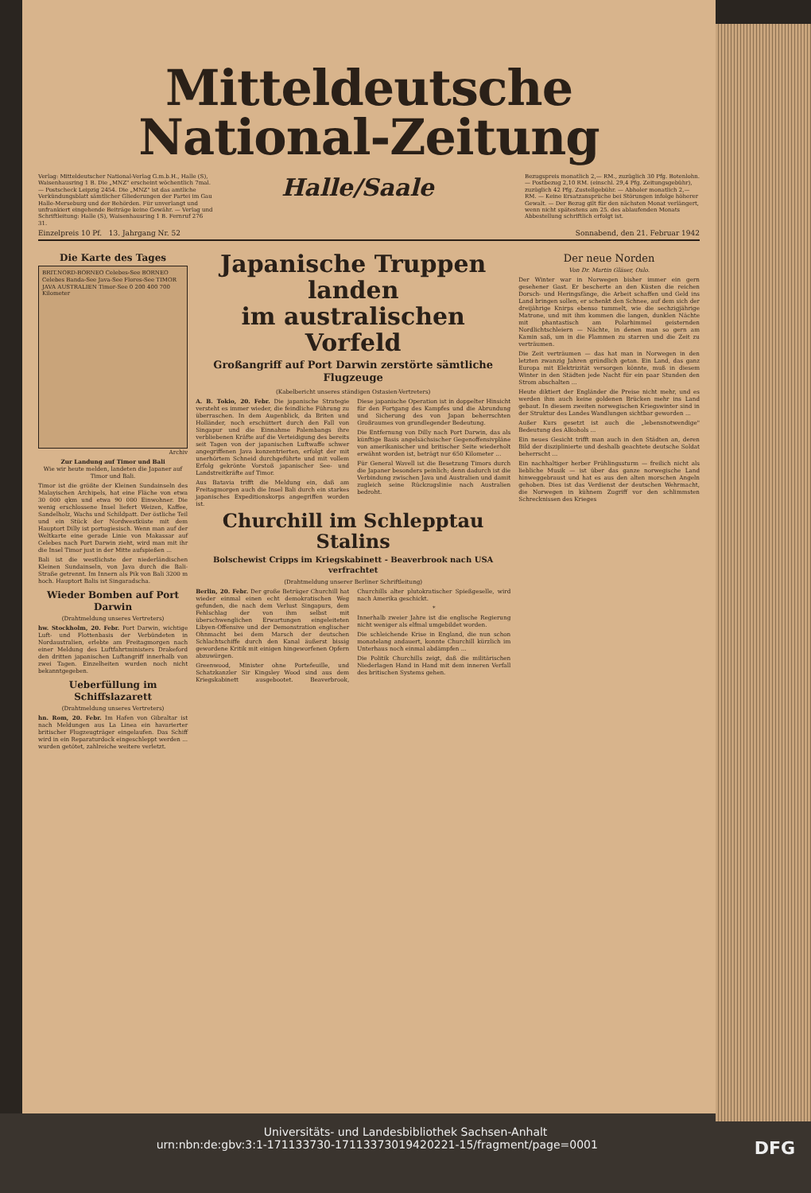Mitteldeutsche
National-Zeitung
Verlag: Mitteldeutscher National-Verlag G.m.b.H., Halle (S), Waisenhausring 1 B. Die „MNZ" erscheint wöchentlich 7mal. — Postscheck Leipzig 2454. Die „MNZ" ist das amtliche Verkündungsblatt sämtlicher Gliederungen der Partei im Gau Halle-Merseburg und der Behörden. Für unverlangt und unfrankiert eingehende Beiträge keine Gewähr. — Verlag und Schriftleitung: Halle (S), Waisenhausring 1 B. Fernruf 276 31.
Halle/Saale
Bezugspreis monatlich 2,— RM., zuzüglich 30 Pfg. Botenlohn. — Postbezug 2,10 RM. (einschl. 29,4 Pfg. Zeitungsgebühr), zuzüglich 42 Pfg. Zustellgebühr. — Abholer monatlich 2,— RM. — Keine Ersatzansprüche bei Störungen infolge höherer Gewalt. — Der Bezug gilt für den nächsten Monat verlängert, wenn nicht spätestens am 25. des ablaufenden Monats Abbestellung schriftlich erfolgt ist.
Einzelpreis 10 Pf. 13. Jahrgang Nr. 52 Sonnabend, den 21. Februar 1942
Die Karte des Tages
BRIT.NORD-BORNEO Celebes-See BORNEO Celebes Banda-See Java-See Flores-See TIMOR JAVA AUSTRALIEN Timor-See 0 200 400 700 Kilometer
Archiv
Zur Landung auf Timor und Bali
Wie wir heute melden, landeten die Japaner auf Timor und Bali.
Timor ist die größte der Kleinen Sundainseln des Malayischen Archipels, hat eine Fläche von etwa 30 000 qkm und etwa 90 000 Einwohner. Die wenig erschlossene Insel liefert Weizen, Kaffee, Sandelholz, Wachs und Schildpatt. Der östliche Teil und ein Stück der Nordwestküste mit dem Hauptort Dilly ist portugiesisch. Wenn man auf der Weltkarte eine gerade Linie von Makassar auf Celebes nach Port Darwin zieht, wird man mit ihr die Insel Timor just in der Mitte aufspießen ...
Bali ist die westlichste der niederländischen Kleinen Sundainseln, von Java durch die Bali-Straße getrennt. Im Innern als Pik von Bali 3200 m hoch. Hauptort Balis ist Singaradscha.
Wieder Bomben auf Port Darwin
(Drahtmeldung unseres Vertreters)
hw. Stockholm, 20. Febr. Port Darwin, wichtige Luft- und Flottenbasis der Verbündeten in Nordaustralien, erlebte am Freitagmorgen nach einer Meldung des Luftfahrtministers Drakeford den dritten japanischen Luftangriff innerhalb von zwei Tagen. Einzelheiten wurden noch nicht bekanntgegeben.
Ueberfüllung im Schiffslazarett
(Drahtmeldung unseres Vertreters)
hn. Rom, 20. Febr. Im Hafen von Gibraltar ist nach Meldungen aus La Linea ein havarierter britischer Flugzeugträger eingelaufen. Das Schiff wird in ein Reparaturdock eingeschleppt werden ... wurden getötet, zahlreiche weitere verletzt.
Japanische Truppen landen
im australischen Vorfeld
Großangriff auf Port Darwin zerstörte sämtliche Flugzeuge
(Kabelbericht unseres ständigen Ostasien-Vertreters)
A. B. Tokio, 20. Febr. Die japanische Strategie versteht es immer wieder, die feindliche Führung zu überraschen. In dem Augenblick, da Briten und Holländer, noch erschüttert durch den Fall von Singapur und die Einnahme Palembangs ihre verbliebenen Kräfte auf die Verteidigung des bereits seit Tagen von der japanischen Luftwaffe schwer angegriffenen Java konzentrierten, erfolgt der mit unerhörtem Schneid durchgeführte und mit vollem Erfolg gekrönte Vorstoß japanischer See- und Landstreitkräfte auf Timor.
Aus Batavia trifft die Meldung ein, daß am Freitagmorgen auch die Insel Bali durch ein starkes japanisches Expeditionskorps angegriffen worden ist.
Diese japanische Operation ist in doppelter Hinsicht für den Fortgang des Kampfes und die Abrundung und Sicherung des von Japan beherrschten Großraumes von grundlegender Bedeutung.
Die Entfernung von Dilly nach Port Darwin, das als künftige Basis angelsächsischer Gegenoffensivpläne von amerikanischer und britischer Seite wiederholt erwähnt worden ist, beträgt nur 650 Kilometer ...
Für General Wavell ist die Besetzung Timors durch die Japaner besonders peinlich; denn dadurch ist die Verbindung zwischen Java und Australien und damit zugleich seine Rückzugslinie nach Australien bedroht.
Churchill im Schlepptau Stalins
Bolschewist Cripps im Kriegskabinett - Beaverbrook nach USA verfrachtet
(Drahtmeldung unserer Berliner Schriftleitung)
Berlin, 20. Febr. Der große Betrüger Churchill hat wieder einmal einen echt demokratischen Weg gefunden, die nach dem Verlust Singapurs, dem Fehlschlag der von ihm selbst mit überschwenglichen Erwartungen eingeleiteten Libyen-Offensive und der Demonstration englischer Ohnmacht bei dem Marsch der deutschen Schlachtschiffe durch den Kanal äußerst bissig gewordene Kritik mit einigen hingeworfenen Opfern abzuwürgen.
Greenwood, Minister ohne Portefeuille, und Schatzkanzler Sir Kingsley Wood sind aus dem Kriegskabinett ausgebootet. Beaverbrook, Churchills alter plutokratischer Spießgeselle, wird nach Amerika geschickt.
*
Innerhalb zweier Jahre ist die englische Regierung nicht weniger als elfmal umgebildet worden.
Die schleichende Krise in England, die nun schon monatelang andauert, konnte Churchill kürzlich im Unterhaus noch einmal abdämpfen ...
Die Politik Churchills zeigt, daß die militärischen Niederlagen Hand in Hand mit dem inneren Verfall des britischen Systems gehen.
Der neue Norden
Von Dr. Martin Gläser, Oslo.
Der Winter war in Norwegen bisher immer ein gern gesehener Gast. Er bescherte an den Küsten die reichen Dorsch- und Heringsfänge, die Arbeit schaffen und Geld ins Land bringen sollen, er schenkt den Schnee, auf dem sich der dreijährige Knirps ebenso tummelt, wie die sechzigjährige Matrone, und mit ihm kommen die langen, dunklen Nächte mit phantastisch am Polarhimmel geisternden Nordlichtschleiern — Nächte, in denen man so gern am Kamin saß, um in die Flammen zu starren und die Zeit zu verträumen.
Die Zeit verträumen — das hat man in Norwegen in den letzten zwanzig Jahren gründlich getan. Ein Land, das ganz Europa mit Elektrizität versorgen könnte, muß in diesem Winter in den Städten jede Nacht für ein paar Stunden den Strom abschalten ...
Heute diktiert der Engländer die Preise nicht mehr, und es werden ihm auch keine goldenen Brücken mehr ins Land gebaut. In diesem zweiten norwegischen Kriegswinter sind in der Struktur des Landes Wandlungen sichtbar geworden ...
Außer Kurs gesetzt ist auch die „lebensnotwendige" Bedeutung des Alkohols ...
Ein neues Gesicht trifft man auch in den Städten an, deren Bild der disziplinierte und deshalb geachtete deutsche Soldat beherrscht ...
Ein nachhaltiger herber Frühlingssturm — freilich nicht als liebliche Musik — ist über das ganze norwegische Land hinweggebraust und hat es aus den alten morschen Angeln gehoben. Dies ist das Verdienst der deutschen Wehrmacht, die Norwegen in kühnem Zugriff vor den schlimmsten Schrecknissen des Krieges
Universitäts- und Landesbibliothek Sachsen-Anhalt
urn:nbn:de:gbv:3:1-171133730-17113373019420221-15/fragment/page=0001 DFG